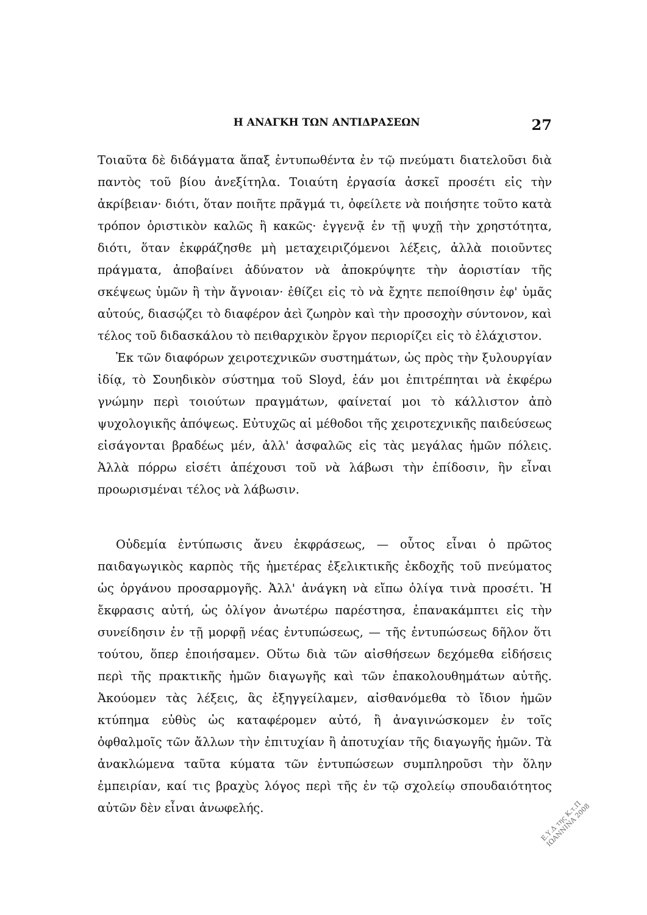Η ΑΝΑΓΚΗ ΤΩΝ ΑΝΤΙΔΡΑΣΕΩΝ 27
Τοιαῦτα δὲ διδάγματα ἅπαξ ἐντυπωθέντα ἐν τῷ πνεύματι διατελοῦσι διὰ παντὸς τοῦ βίου ἀνεξίτηλα. Τοιαύτη ἐργασία ἀσκεῖ προσέτι εἰς τὴν ἀκρίβειαν· διότι, ὅταν ποιῆτε πρᾶγμά τι, ὀφείλετε νὰ ποιήσητε τοῦτο κατὰ τρόπον ὁριστικὸν καλῶς ἢ κακῶς· ἐγγενᾷ ἐν τῇ ψυχῇ τὴν χρηστότητα, διότι, ὅταν ἐκφράζησθε μὴ μεταχειριζόμενοι λέξεις, ἀλλὰ ποιοῦντες πράγματα, ἀποβαίνει ἀδύνατον νὰ ἀποκρύψητε τὴν ἀοριστίαν τῆς σκέψεως ὑμῶν ἢ τὴν ἄγνοιαν· ἐθίζει εἰς τὸ νὰ ἔχητε πεποίθησιν ἐφ' ὑμᾶς αὐτούς, διασῴζει τὸ διαφέρον ἀεὶ ζωηρὸν καὶ τὴν προσοχὴν σύντονον, καὶ τέλος τοῦ διδασκάλου τὸ πειθαρχικὸν ἔργον περιορίζει εἰς τὸ ἐλάχιστον.
Ἐκ τῶν διαφόρων χειροτεχνικῶν συστημάτων, ὡς πρὸς τὴν ξυλουργίαν ἰδίᾳ, τὸ Σουηδικὸν σύστημα τοῦ Sloyd, ἐάν μοι ἐπιτρέπηται νὰ ἐκφέρω γνώμην περὶ τοιούτων πραγμάτων, φαίνεταί μοι τὸ κάλλιστον ἀπὸ ψυχολογικῆς ἀπόψεως. Εὐτυχῶς αἱ μέθοδοι τῆς χειροτεχνικῆς παιδεύσεως εἰσάγονται βραδέως μέν, ἀλλ' ἀσφαλῶς εἰς τὰς μεγάλας ἡμῶν πόλεις. Ἀλλὰ πόρρω εἰσέτι ἀπέχουσι τοῦ νὰ λάβωσι τὴν ἐπίδοσιν, ἣν εἶναι προωρισμέναι τέλος νὰ λάβωσιν.
Οὐδεμία ἐντύπωσις ἄνευ ἐκφράσεως, — οὗτος εἶναι ὁ πρῶτος παιδαγωγικὸς καρπὸς τῆς ἡμετέρας ἐξελικτικῆς ἐκδοχῆς τοῦ πνεύματος ὡς ὀργάνου προσαρμογῆς. Ἀλλ' ἀνάγκη νὰ εἴπω ὀλίγα τινὰ προσέτι. Ἡ ἔκφρασις αὐτή, ὡς ὀλίγον ἀνωτέρω παρέστησα, ἐπανακάμπτει εἰς τὴν συνείδησιν ἐν τῇ μορφῇ νέας ἐντυπώσεως, — τῆς ἐντυπώσεως δῆλον ὅτι τούτου, ὅπερ ἐποιήσαμεν. Οὕτω διὰ τῶν αἰσθήσεων δεχόμεθα εἰδήσεις περὶ τῆς πρακτικῆς ἡμῶν διαγωγῆς καὶ τῶν ἐπακολουθημάτων αὐτῆς. Ἀκούομεν τὰς λέξεις, ἃς ἐξηγγείλαμεν, αἰσθανόμεθα τὸ ἴδιον ἡμῶν κτύπημα εὐθὺς ὡς καταφέρομεν αὐτό, ἢ ἀναγινώσκομεν ἐν τοῖς ὀφθαλμοῖς τῶν ἄλλων τὴν ἐπιτυχίαν ἢ ἀποτυχίαν τῆς διαγωγῆς ἡμῶν. Τὰ ἀνακλώμενα ταῦτα κύματα τῶν ἐντυπώσεων συμπληροῦσι τὴν ὅλην ἐμπειρίαν, καί τις βραχὺς λόγος περὶ τῆς ἐν τῷ σχολείῳ σπουδαιότητος αὐτῶν δὲν εἶναι ἀνωφελής.
Ε.Υ.Δ της Κ.τ.Π
ΙΩΑΝΝΙΝΑ 2008